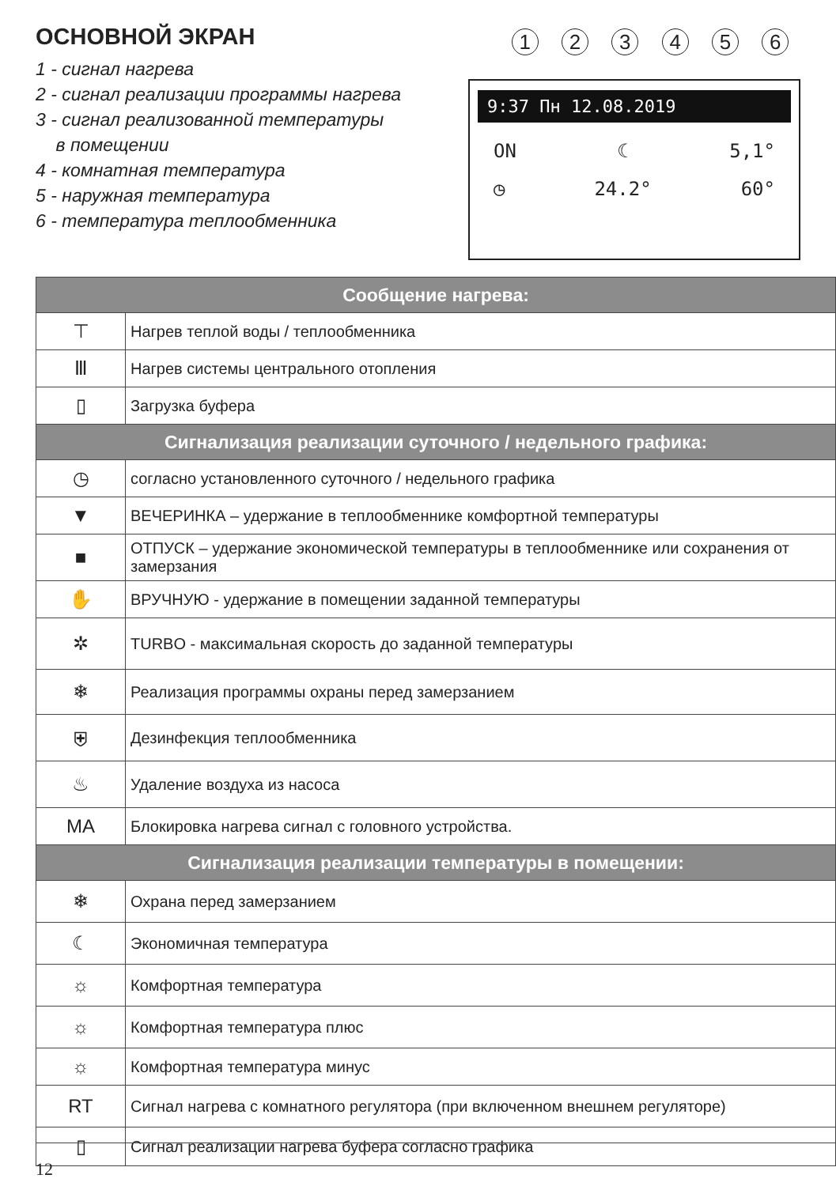ОСНОВНОЙ ЭКРАН
1 - сигнал нагрева
2 - сигнал реализации программы нагрева
3 - сигнал реализованной температуры
в помещении
4 - комнатная температура
5 - наружная температура
6 - температура теплообменника
1 2 3 4 5 6
9:37 Пн 12.08.2019
ON ☾ 5,1°
◷ 24.2° 60°
| Сообщение нагрева: | |
| --- | --- |
| ⊤ | Нагрев теплой воды / теплообменника |
| Ⅲ | Нагрев системы центрального отопления |
| ▯ | Загрузка буфера |
| Сигнализация реализации суточного / недельного графика: | |
| ◷ | согласно установленного суточного / недельного графика |
| ▼ | ВЕЧЕРИНКА – удержание в теплообменнике комфортной температуры |
| ■ | ОТПУСК – удержание экономической температуры в теплообменнике или сохранения от замерзания |
| ✋ | ВРУЧНУЮ - удержание в помещении заданной температуры |
| ✲ | TURBO - максимальная скорость до заданной температуры |
| ❄ | Реализация программы охраны перед замерзанием |
| ⛨ | Дезинфекция теплообменника |
| ♨ | Удаление воздуха из насоса |
| MA | Блокировка нагрева сигнал с головного устройства. |
| Сигнализация реализации температуры в помещении: | |
| ❄ | Охрана перед замерзанием |
| ☾ | Экономичная температура |
| ☼ | Комфортная температура |
| ☼ | Комфортная температура плюс |
| ☼ | Комфортная температура минус |
| RT | Сигнал нагрева с комнатного регулятора (при включенном внешнем регуляторе) |
| ▯ | Сигнал реализации нагрева буфера согласно графика |
12